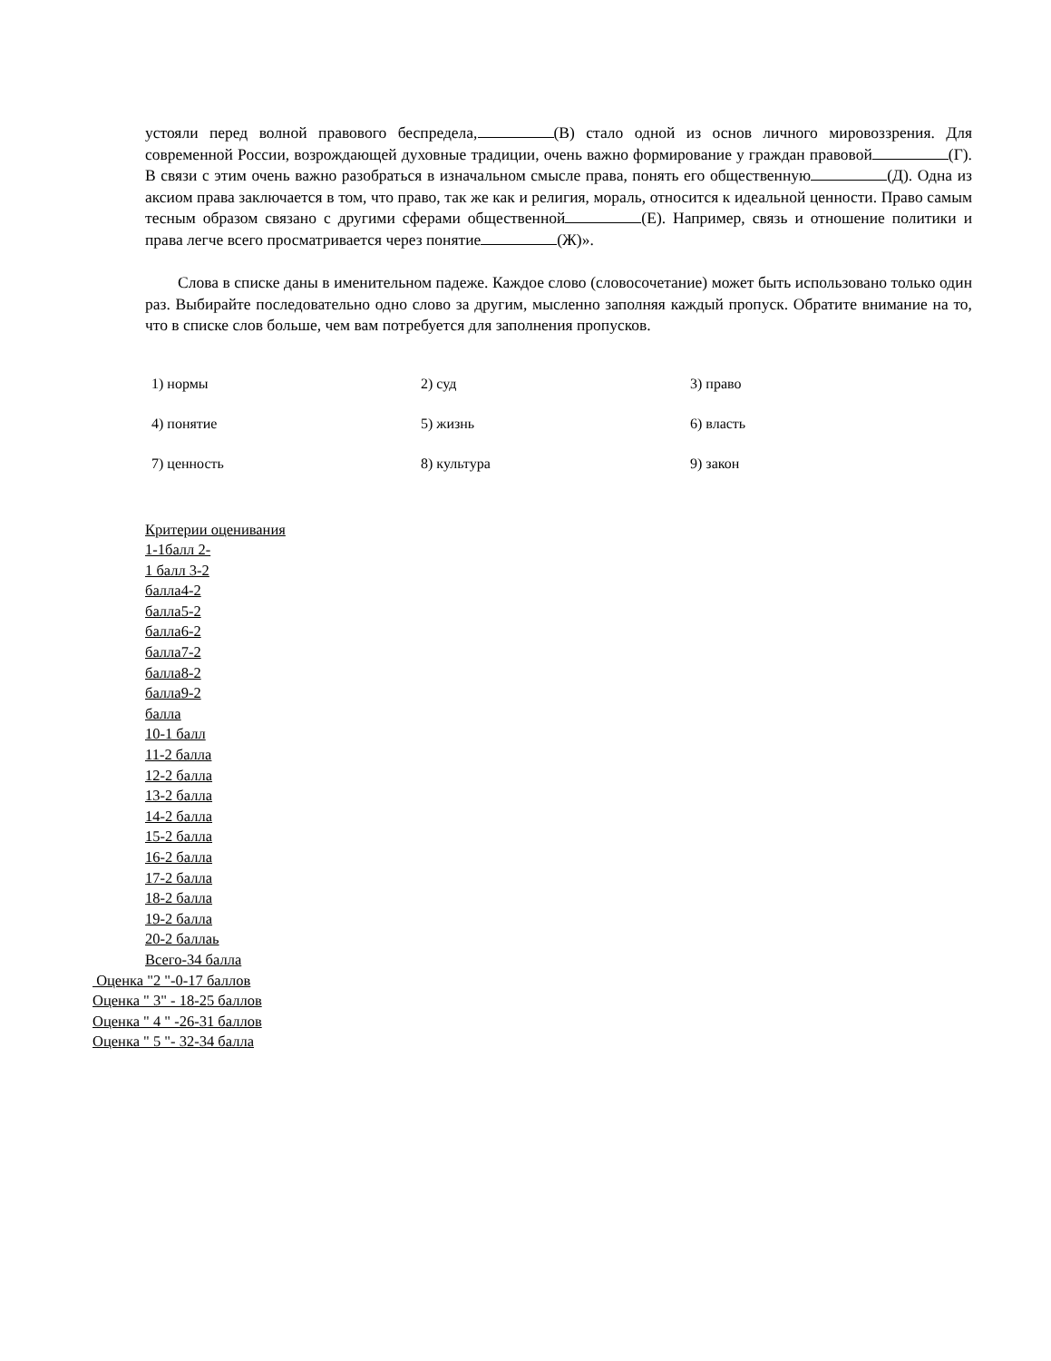устояли перед волной правового беспредела, (В) стало одной из основ личного мировоззрения. Для современной России, возрождающей духовные традиции, очень важно формирование у граждан правовой (Г). В связи с этим очень важно разобраться в изначальном смысле права, понять его общественную (Д). Одна из аксиом права заключается в том, что право, так же как и религия, мораль, относится к идеальной ценности. Право самым тесным образом связано с другими сферами общественной (Е). Например, связь и отношение политики и права легче всего просматривается через понятие (Ж)».
Слова в списке даны в именительном падеже. Каждое слово (словосочетание) может быть использовано только один раз. Выбирайте последовательно одно слово за другим, мысленно заполняя каждый пропуск. Обратите внимание на то, что в списке слов больше, чем вам потребуется для заполнения пропусков.
| 1) нормы | 2) суд | 3) право |
| 4) понятие | 5) жизнь | 6) власть |
| 7) ценность | 8) культура | 9) закон |
Критерии оценивания
1-1балл 2-
1 балл 3-2
балла4-2
балла5-2
балла6-2
балла7-2
балла8-2
балла9-2
балла
10-1 балл
11-2 балла
12-2 балла
13-2 балла
14-2 балла
15-2 балла
16-2 балла
17-2 балла
18-2 балла
19-2 балла
20-2 баллаь
Всего-34 балла
Оценка "2 "-0-17 баллов
Оценка " 3" - 18-25 баллов
Оценка " 4 " -26-31 баллов
Оценка " 5 "- 32-34 балла